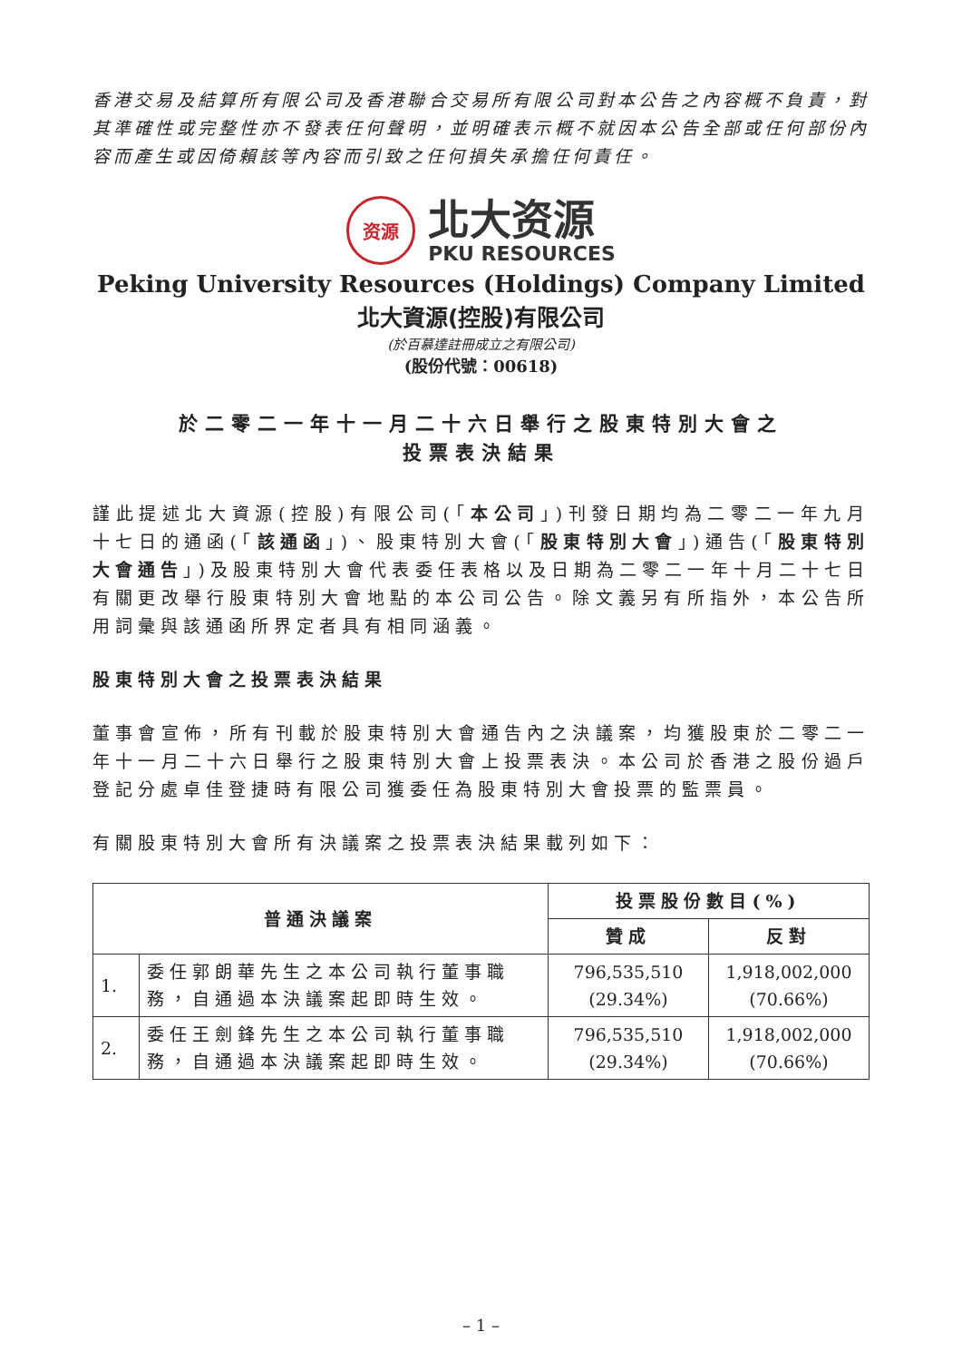香港交易及結算所有限公司及香港聯合交易所有限公司對本公告之內容概不負責，對其準確性或完整性亦不發表任何聲明，並明確表示概不就因本公告全部或任何部份內容而產生或因倚賴該等內容而引致之任何損失承擔任何責任。
资源
北大资源
PKU RESOURCES
Peking University Resources (Holdings) Company Limited
北大資源(控股)有限公司
(於百慕達註冊成立之有限公司)
(股份代號：00618)
於二零二一年十一月二十六日舉行之股東特別大會之
投票表決結果
謹此提述北大資源(控股)有限公司(「本公司」)刊發日期均為二零二一年九月十七日的通函(「該通函」)、股東特別大會(「股東特別大會」)通告(「股東特別大會通告」)及股東特別大會代表委任表格以及日期為二零二一年十月二十七日有關更改舉行股東特別大會地點的本公司公告。除文義另有所指外，本公告所用詞彙與該通函所界定者具有相同涵義。
股東特別大會之投票表決結果
董事會宣佈，所有刊載於股東特別大會通告內之決議案，均獲股東於二零二一年十一月二十六日舉行之股東特別大會上投票表決。本公司於香港之股份過戶登記分處卓佳登捷時有限公司獲委任為股東特別大會投票的監票員。
有關股東特別大會所有決議案之投票表決結果載列如下：
| 普通決議案 | | 投票股份數目(%) | |
| --- | --- | --- | --- |
| | | 贊成 | 反對 |
| 1. | 委任郭朗華先生之本公司執行董事職務，自通過本決議案起即時生效。 | 796,535,510 (29.34%) | 1,918,002,000 (70.66%) |
| 2. | 委任王劍鋒先生之本公司執行董事職務，自通過本決議案起即時生效。 | 796,535,510 (29.34%) | 1,918,002,000 (70.66%) |
– 1 –